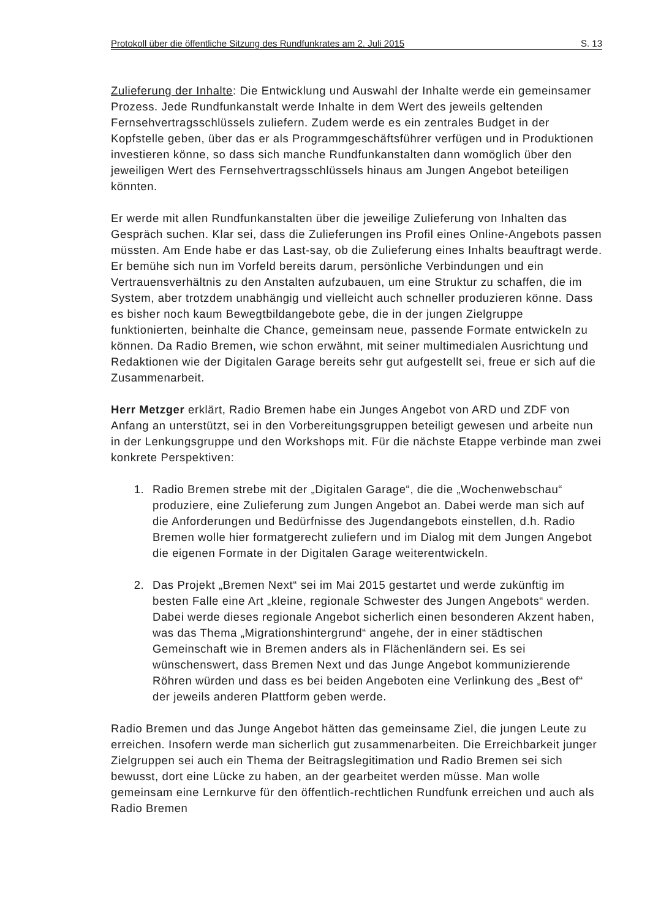Protokoll über die öffentliche Sitzung des Rundfunkrates am 2. Juli 2015 S. 13
Zulieferung der Inhalte: Die Entwicklung und Auswahl der Inhalte werde ein gemeinsamer Prozess. Jede Rundfunkanstalt werde Inhalte in dem Wert des jeweils geltenden Fernsehvertragsschlüssels zuliefern. Zudem werde es ein zentrales Budget in der Kopfstelle geben, über das er als Programmgeschäftsführer verfügen und in Produktionen investieren könne, so dass sich manche Rundfunkanstalten dann womöglich über den jeweiligen Wert des Fernsehvertragsschlüssels hinaus am Jungen Angebot beteiligen könnten.
Er werde mit allen Rundfunkanstalten über die jeweilige Zulieferung von Inhalten das Gespräch suchen. Klar sei, dass die Zulieferungen ins Profil eines Online-Angebots passen müssten. Am Ende habe er das Last-say, ob die Zulieferung eines Inhalts beauftragt werde. Er bemühe sich nun im Vorfeld bereits darum, persönliche Verbindungen und ein Vertrauensverhältnis zu den Anstalten aufzubauen, um eine Struktur zu schaffen, die im System, aber trotzdem unabhängig und vielleicht auch schneller produzieren könne. Dass es bisher noch kaum Bewegtbildangebote gebe, die in der jungen Zielgruppe funktionierten, beinhalte die Chance, gemeinsam neue, passende Formate entwickeln zu können. Da Radio Bremen, wie schon erwähnt, mit seiner multimedialen Ausrichtung und Redaktionen wie der Digitalen Garage bereits sehr gut aufgestellt sei, freue er sich auf die Zusammenarbeit.
Herr Metzger erklärt, Radio Bremen habe ein Junges Angebot von ARD und ZDF von Anfang an unterstützt, sei in den Vorbereitungsgruppen beteiligt gewesen und arbeite nun in der Lenkungsgruppe und den Workshops mit. Für die nächste Etappe verbinde man zwei konkrete Perspektiven:
1. Radio Bremen strebe mit der „Digitalen Garage“, die die „Wochenwebschau“ produziere, eine Zulieferung zum Jungen Angebot an. Dabei werde man sich auf die Anforderungen und Bedürfnisse des Jugendangebots einstellen, d.h. Radio Bremen wolle hier formatgerecht zuliefern und im Dialog mit dem Jungen Angebot die eigenen Formate in der Digitalen Garage weiterentwickeln.
2. Das Projekt „Bremen Next“ sei im Mai 2015 gestartet und werde zukünftig im besten Falle eine Art „kleine, regionale Schwester des Jungen Angebots“ werden. Dabei werde dieses regionale Angebot sicherlich einen besonderen Akzent haben, was das Thema „Migrationshintergrund“ angehe, der in einer städtischen Gemeinschaft wie in Bremen anders als in Flächenländern sei. Es sei wünschenswert, dass Bremen Next und das Junge Angebot kommunizierende Röhren würden und dass es bei beiden Angeboten eine Verlinkung des „Best of“ der jeweils anderen Plattform geben werde.
Radio Bremen und das Junge Angebot hätten das gemeinsame Ziel, die jungen Leute zu erreichen. Insofern werde man sicherlich gut zusammenarbeiten. Die Erreichbarkeit junger Zielgruppen sei auch ein Thema der Beitragslegitimation und Radio Bremen sei sich bewusst, dort eine Lücke zu haben, an der gearbeitet werden müsse. Man wolle gemeinsam eine Lernkurve für den öffentlich-rechtlichen Rundfunk erreichen und auch als Radio Bremen